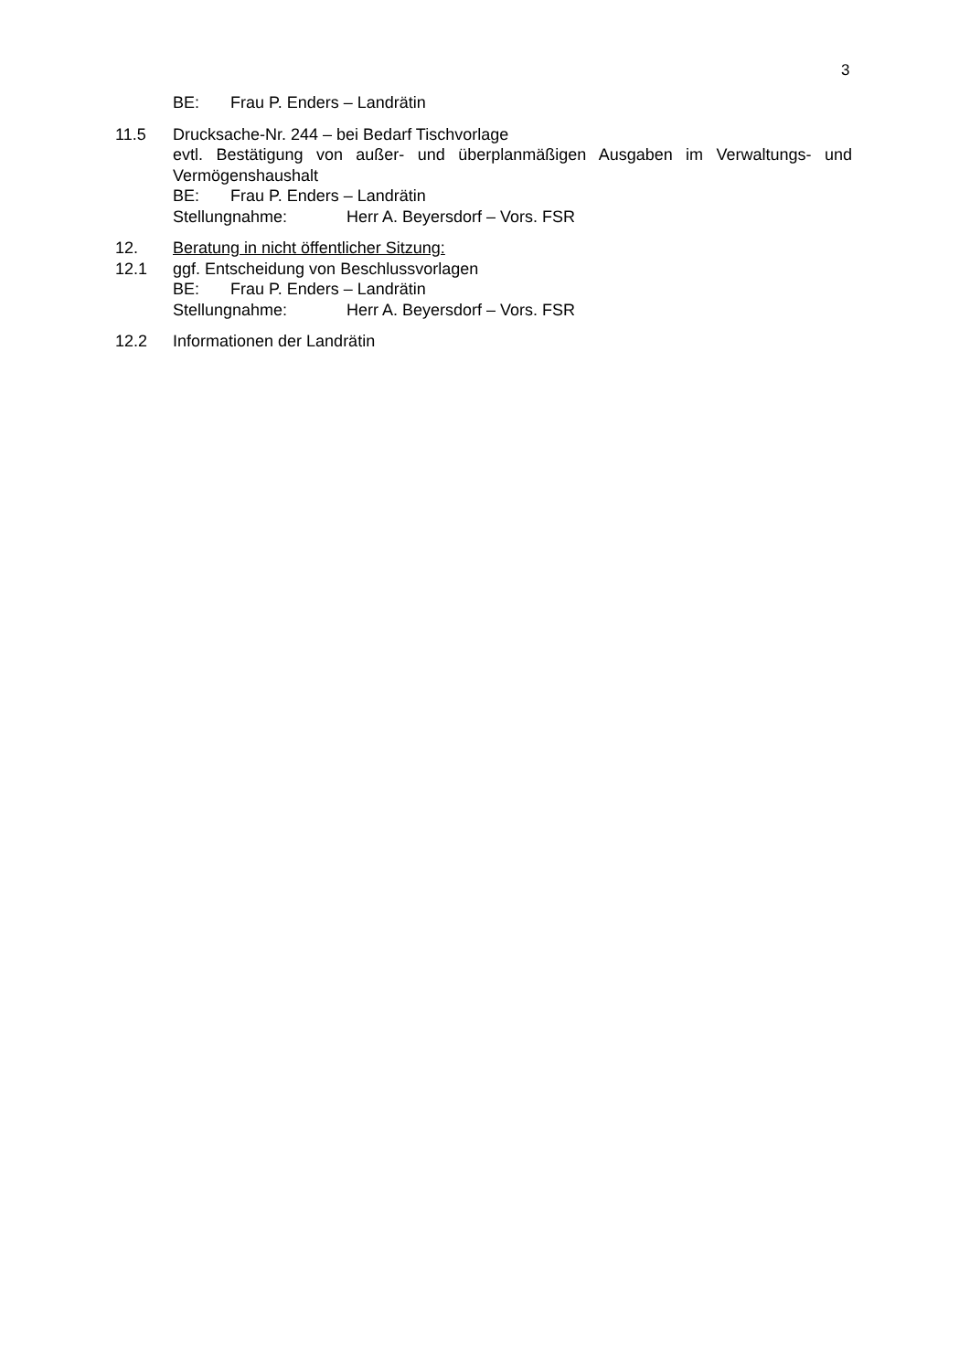3
BE: Frau P. Enders – Landrätin
11.5 Drucksache-Nr. 244 – bei Bedarf Tischvorlage
evtl. Bestätigung von außer- und überplanmäßigen Ausgaben im Verwaltungs- und Vermögenshaushalt
BE: Frau P. Enders – Landrätin
Stellungnahme: Herr A. Beyersdorf – Vors. FSR
12. Beratung in nicht öffentlicher Sitzung:
12.1 ggf. Entscheidung von Beschlussvorlagen
BE: Frau P. Enders – Landrätin
Stellungnahme: Herr A. Beyersdorf – Vors. FSR
12.2 Informationen der Landrätin